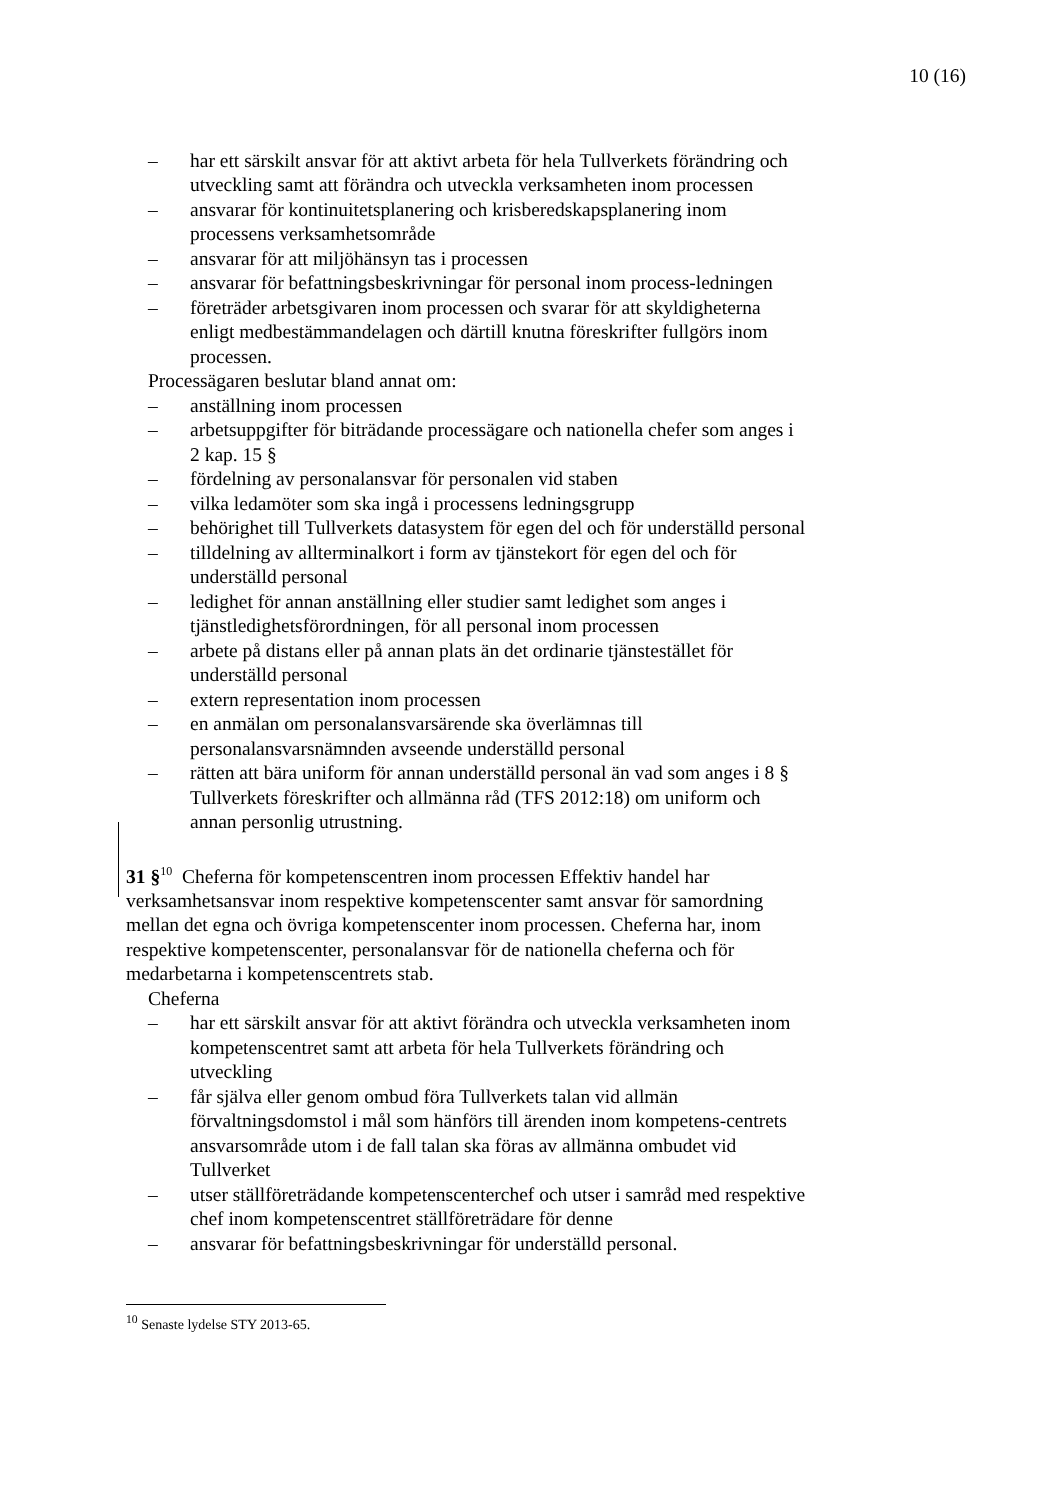10 (16)
– har ett särskilt ansvar för att aktivt arbeta för hela Tullverkets förändring och utveckling samt att förändra och utveckla verksamheten inom processen
– ansvarar för kontinuitetsplanering och krisberedskapsplanering inom processens verksamhetsområde
– ansvarar för att miljöhänsyn tas i processen
– ansvarar för befattningsbeskrivningar för personal inom process-ledningen
– företräder arbetsgivaren inom processen och svarar för att skyldigheterna enligt medbestämmandelagen och därtill knutna föreskrifter fullgörs inom processen.
Processägaren beslutar bland annat om:
– anställning inom processen
– arbetsuppgifter för biträdande processägare och nationella chefer som anges i 2 kap. 15 §
– fördelning av personalansvar för personalen vid staben
– vilka ledamöter som ska ingå i processens ledningsgrupp
– behörighet till Tullverkets datasystem för egen del och för underställd personal
– tilldelning av allterminalkort i form av tjänstekort för egen del och för underställd personal
– ledighet för annan anställning eller studier samt ledighet som anges i tjänstledighetsförordningen, för all personal inom processen
– arbete på distans eller på annan plats än det ordinarie tjänstestället för underställd personal
– extern representation inom processen
– en anmälan om personalansvarsärende ska överlämnas till personalansvarsnämnden avseende underställd personal
– rätten att bära uniform för annan underställd personal än vad som anges i 8 § Tullverkets föreskrifter och allmänna råd (TFS 2012:18) om uniform och annan personlig utrustning.
31 §<sup>10</sup> Cheferna för kompetenscentren inom processen Effektiv handel har verksamhetsansvar inom respektive kompetenscenter samt ansvar för samordning mellan det egna och övriga kompetenscenter inom processen. Cheferna har, inom respektive kompetenscenter, personalansvar för de nationella cheferna och för medarbetarna i kompetenscentrets stab.
Cheferna
– har ett särskilt ansvar för att aktivt förändra och utveckla verksamheten inom kompetenscentret samt att arbeta för hela Tullverkets förändring och utveckling
– får själva eller genom ombud föra Tullverkets talan vid allmän förvaltningsdomstol i mål som hänförs till ärenden inom kompetens-centrets ansvarsområde utom i de fall talan ska föras av allmänna ombudet vid Tullverket
– utser ställföreträdande kompetenscenterchef och utser i samråd med respektive chef inom kompetenscentret ställföreträdare för denne
– ansvarar för befattningsbeskrivningar för underställd personal.
<sup>10</sup> Senaste lydelse STY 2013-65.